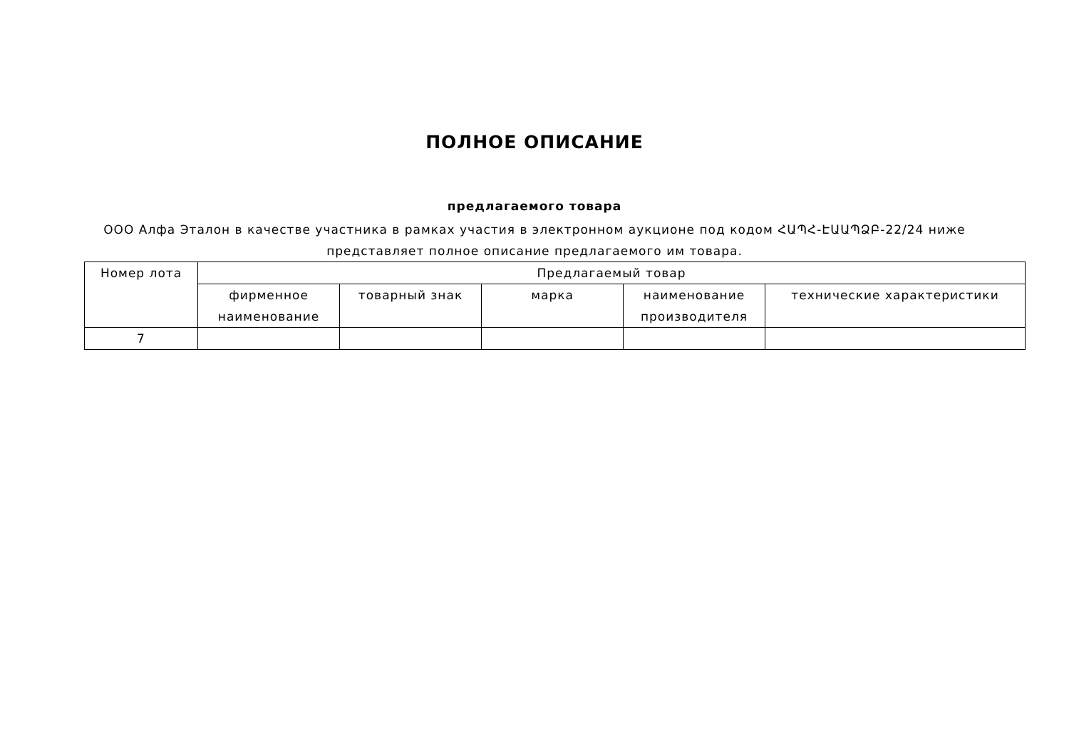ПОЛНОЕ ОПИСАНИЕ
предлагаемого товара
ООО Алфа Эталон в качестве участника в рамках участия в электронном аукционе под кодом ՀԱՊՀ-ԷԱԱՊՁԲ-22/24 ниже представляет полное описание предлагаемого им товара.
| Номер лота | Предлагаемый товар | | | | |
| --- | --- | --- | --- | --- | --- |
| | фирменное наименование | товарный знак | марка | наименование производителя | технические характеристики |
| 7 | | | | | |